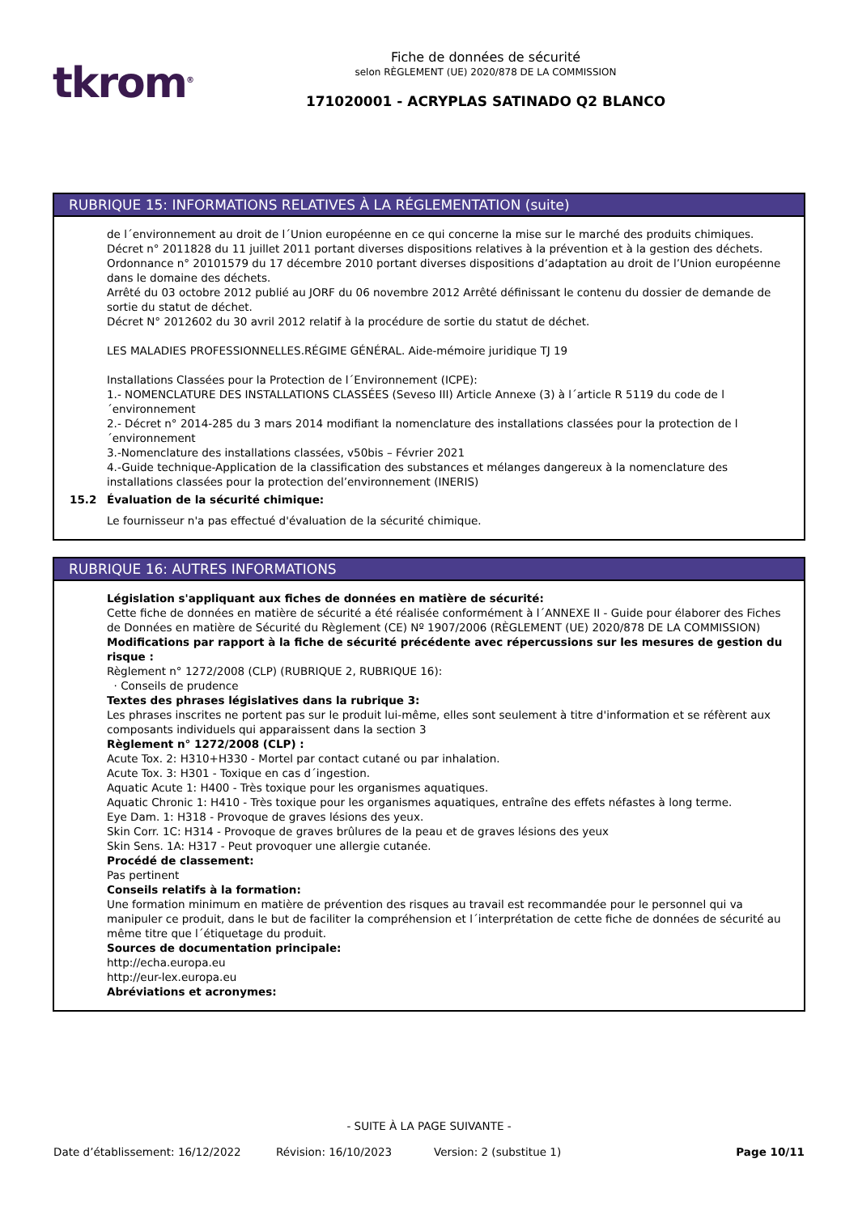tkrom<sup>®</sup>
Fiche de données de sécurité
selon RÈGLEMENT (UE) 2020/878 DE LA COMMISSION
171020001 - ACRYPLAS SATINADO Q2 BLANCO
RUBRIQUE 15: INFORMATIONS RELATIVES À LA RÉGLEMENTATION (suite)
de l´environnement au droit de l´Union européenne en ce qui concerne la mise sur le marché des produits chimiques.
Décret n° 2011828 du 11 juillet 2011 portant diverses dispositions relatives à la prévention et à la gestion des déchets.
Ordonnance n° 20101579 du 17 décembre 2010 portant diverses dispositions d’adaptation au droit de l’Union européenne dans le domaine des déchets.
Arrêté du 03 octobre 2012 publié au JORF du 06 novembre 2012 Arrêté définissant le contenu du dossier de demande de sortie du statut de déchet.
Décret N° 2012602 du 30 avril 2012 relatif à la procédure de sortie du statut de déchet.
LES MALADIES PROFESSIONNELLES.RÉGIME GÉNÉRAL. Aide-mémoire juridique TJ 19
Installations Classées pour la Protection de l´Environnement (ICPE):
1.- NOMENCLATURE DES INSTALLATIONS CLASSÉES (Seveso III) Article Annexe (3) à l´article R 5119 du code de l´environnement
2.- Décret n° 2014-285 du 3 mars 2014 modifiant la nomenclature des installations classées pour la protection de l´environnement
3.-Nomenclature des installations classées, v50bis – Février 2021
4.-Guide technique-Application de la classification des substances et mélanges dangereux à la nomenclature des installations classées pour la protection del’environnement (INERIS)
15.2 Évaluation de la sécurité chimique:
Le fournisseur n'a pas effectué d'évaluation de la sécurité chimique.
RUBRIQUE 16: AUTRES INFORMATIONS
Législation s'appliquant aux fiches de données en matière de sécurité:
Cette fiche de données en matière de sécurité a été réalisée conformément à l´ANNEXE II - Guide pour élaborer des Fiches de Données en matière de Sécurité du Règlement (CE) Nº 1907/2006 (RÈGLEMENT (UE) 2020/878 DE LA COMMISSION)
Modifications par rapport à la fiche de sécurité précédente avec répercussions sur les mesures de gestion du risque :
Règlement n° 1272/2008 (CLP) (RUBRIQUE 2, RUBRIQUE 16):
· Conseils de prudence
Textes des phrases législatives dans la rubrique 3:
Les phrases inscrites ne portent pas sur le produit lui-même, elles sont seulement à titre d'information et se réfèrent aux composants individuels qui apparaissent dans la section 3
Règlement n° 1272/2008 (CLP) :
Acute Tox. 2: H310+H330 - Mortel par contact cutané ou par inhalation.
Acute Tox. 3: H301 - Toxique en cas d´ingestion.
Aquatic Acute 1: H400 - Très toxique pour les organismes aquatiques.
Aquatic Chronic 1: H410 - Très toxique pour les organismes aquatiques, entraîne des effets néfastes à long terme.
Eye Dam. 1: H318 - Provoque de graves lésions des yeux.
Skin Corr. 1C: H314 - Provoque de graves brûlures de la peau et de graves lésions des yeux
Skin Sens. 1A: H317 - Peut provoquer une allergie cutanée.
Procédé de classement:
Pas pertinent
Conseils relatifs à la formation:
Une formation minimum en matière de prévention des risques au travail est recommandée pour le personnel qui va manipuler ce produit, dans le but de faciliter la compréhension et l´interprétation de cette fiche de données de sécurité au même titre que l´étiquetage du produit.
Sources de documentation principale:
http://echa.europa.eu
http://eur-lex.europa.eu
Abréviations et acronymes:
- SUITE À LA PAGE SUIVANTE -
Date d’établissement: 16/12/2022 Révision: 16/10/2023 Version: 2 (substitue 1) Page 10/11